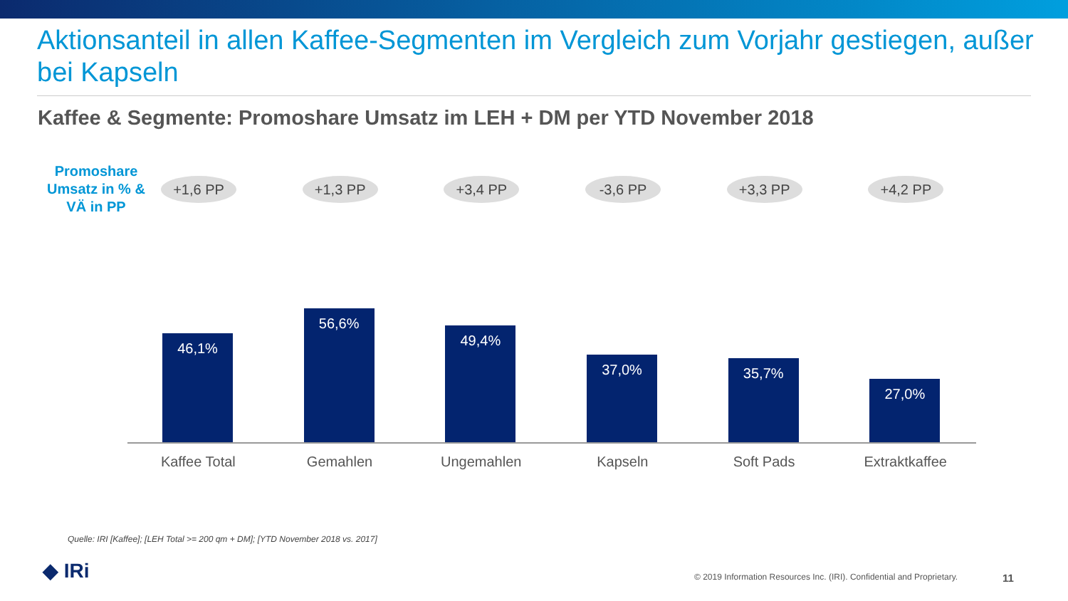Aktionsanteil in allen Kaffee-Segmenten im Vergleich zum Vorjahr gestiegen, außer bei Kapseln
Kaffee & Segmente: Promoshare Umsatz im LEH + DM per YTD November 2018
Promoshare Umsatz in % & VÄ in PP
+1,6 PP
46,1%
Kaffee Total
+1,3 PP
56,6%
Gemahlen
+3,4 PP
49,4%
Ungemahlen
-3,6 PP
37,0%
Kapseln
+3,3 PP
35,7%
Soft Pads
+4,2 PP
27,0%
Extraktkaffee
Quelle: IRI [Kaffee]; [LEH Total >= 200 qm + DM]; [YTD November 2018 vs. 2017]
◆ IRi
© 2019 Information Resources Inc. (IRI). Confidential and Proprietary.
11